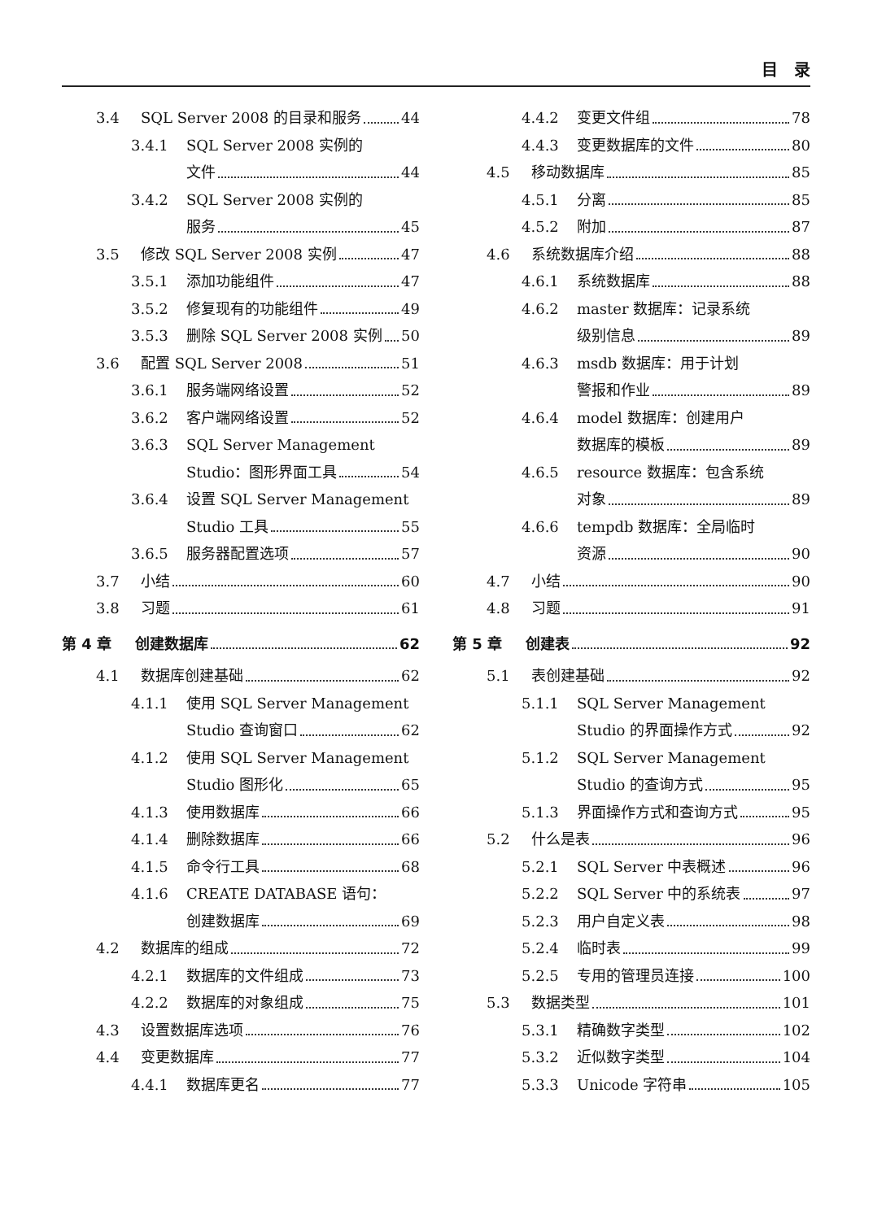目　录
3.4 SQL Server 2008 的目录和服务 44
3.4.1 SQL Server 2008 实例的
文件 44
3.4.2 SQL Server 2008 实例的
服务 45
3.5 修改 SQL Server 2008 实例 47
3.5.1 添加功能组件 47
3.5.2 修复现有的功能组件 49
3.5.3 删除 SQL Server 2008 实例 50
3.6 配置 SQL Server 2008 51
3.6.1 服务端网络设置 52
3.6.2 客户端网络设置 52
3.6.3 SQL Server Management
Studio：图形界面工具 54
3.6.4 设置 SQL Server Management
Studio 工具 55
3.6.5 服务器配置选项 57
3.7 小结 60
3.8 习题 61
第 4 章 创建数据库 62
4.1 数据库创建基础 62
4.1.1 使用 SQL Server Management
Studio 查询窗口 62
4.1.2 使用 SQL Server Management
Studio 图形化 65
4.1.3 使用数据库 66
4.1.4 删除数据库 66
4.1.5 命令行工具 68
4.1.6 CREATE DATABASE 语句：
创建数据库 69
4.2 数据库的组成 72
4.2.1 数据库的文件组成 73
4.2.2 数据库的对象组成 75
4.3 设置数据库选项 76
4.4 变更数据库 77
4.4.1 数据库更名 77
4.4.2 变更文件组 78
4.4.3 变更数据库的文件 80
4.5 移动数据库 85
4.5.1 分离 85
4.5.2 附加 87
4.6 系统数据库介绍 88
4.6.1 系统数据库 88
4.6.2 master 数据库：记录系统
级别信息 89
4.6.3 msdb 数据库：用于计划
警报和作业 89
4.6.4 model 数据库：创建用户
数据库的模板 89
4.6.5 resource 数据库：包含系统
对象 89
4.6.6 tempdb 数据库：全局临时
资源 90
4.7 小结 90
4.8 习题 91
第 5 章 创建表 92
5.1 表创建基础 92
5.1.1 SQL Server Management
Studio 的界面操作方式 92
5.1.2 SQL Server Management
Studio 的查询方式 95
5.1.3 界面操作方式和查询方式 95
5.2 什么是表 96
5.2.1 SQL Server 中表概述 96
5.2.2 SQL Server 中的系统表 97
5.2.3 用户自定义表 98
5.2.4 临时表 99
5.2.5 专用的管理员连接 100
5.3 数据类型 101
5.3.1 精确数字类型 102
5.3.2 近似数字类型 104
5.3.3 Unicode 字符串 105